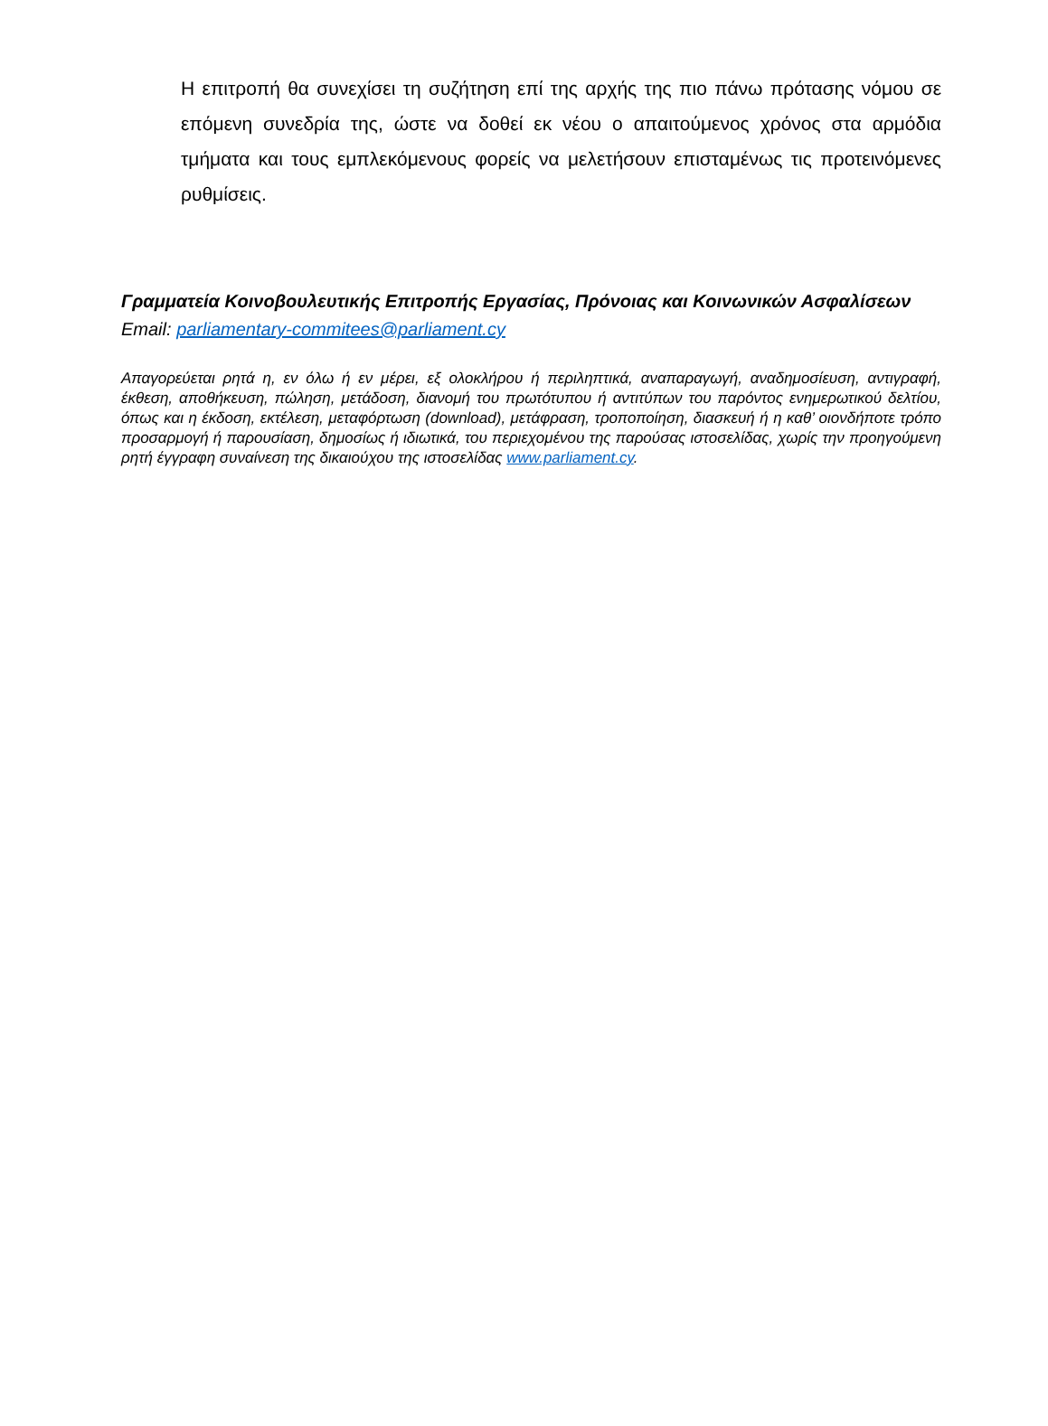Η επιτροπή θα συνεχίσει τη συζήτηση επί της αρχής της πιο πάνω πρότασης νόμου σε επόμενη συνεδρία της, ώστε να δοθεί εκ νέου ο απαιτούμενος χρόνος στα αρμόδια τμήματα και τους εμπλεκόμενους φορείς να μελετήσουν επισταμένως τις προτεινόμενες ρυθμίσεις.
Γραμματεία Κοινοβουλευτικής Επιτροπής Εργασίας, Πρόνοιας και Κοινωνικών Ασφαλίσεων
Email: parliamentary-commitees@parliament.cy
Απαγορεύεται ρητά η, εν όλω ή εν μέρει, εξ ολοκλήρου ή περιληπτικά, αναπαραγωγή, αναδημοσίευση, αντιγραφή, έκθεση, αποθήκευση, πώληση, μετάδοση, διανομή του πρωτότυπου ή αντιτύπων του παρόντος ενημερωτικού δελτίου, όπως και η έκδοση, εκτέλεση, μεταφόρτωση (download), μετάφραση, τροποποίηση, διασκευή ή η καθ’ οιονδήποτε τρόπο προσαρμογή ή παρουσίαση, δημοσίως ή ιδιωτικά, του περιεχομένου της παρούσας ιστοσελίδας, χωρίς την προηγούμενη ρητή έγγραφη συναίνεση της δικαιούχου της ιστοσελίδας www.parliament.cy.